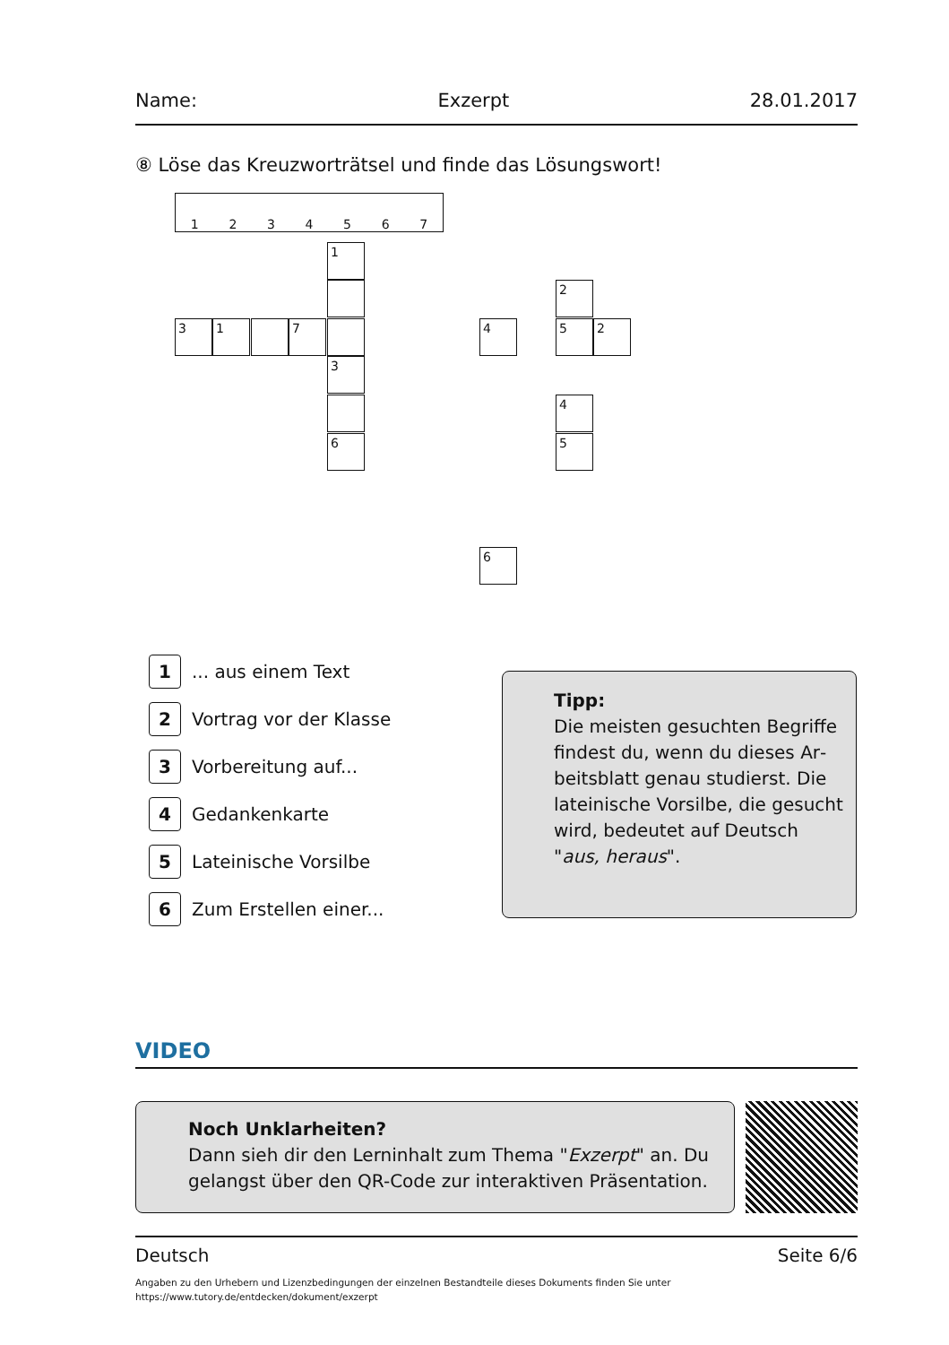Name: Exzerpt 28.01.2017
⑧ Löse das Kreuzworträtsel und finde das Lösungswort!
1 2 3 4 5 6 7
1
3 1 7
3
2
4 5 2
4
6 5
6
1 ... aus einem Text
2 Vortrag vor der Klasse
3 Vorbereitung auf...
4 Gedankenkarte
5 Lateinische Vorsilbe
6 Zum Erstellen einer...
Tipp:
Die meisten gesuchten Begriffe findest du, wenn du dieses Ar­beitsblatt genau studierst. Die la­teinische Vorsilbe, die gesucht wird, bedeutet auf Deutsch "aus, heraus".
VIDEO
Noch Unklarheiten?
Dann sieh dir den Lerninhalt zum Thema "Exzerpt" an. Du gelangst über den QR-Code zur interaktiven Präsentation.
Deutsch Seite 6/6
Angaben zu den Urhebern und Lizenzbedingungen der einzelnen Bestandteile dieses Dokuments finden Sie unter
https://www.tutory.de/entdecken/dokument/exzerpt